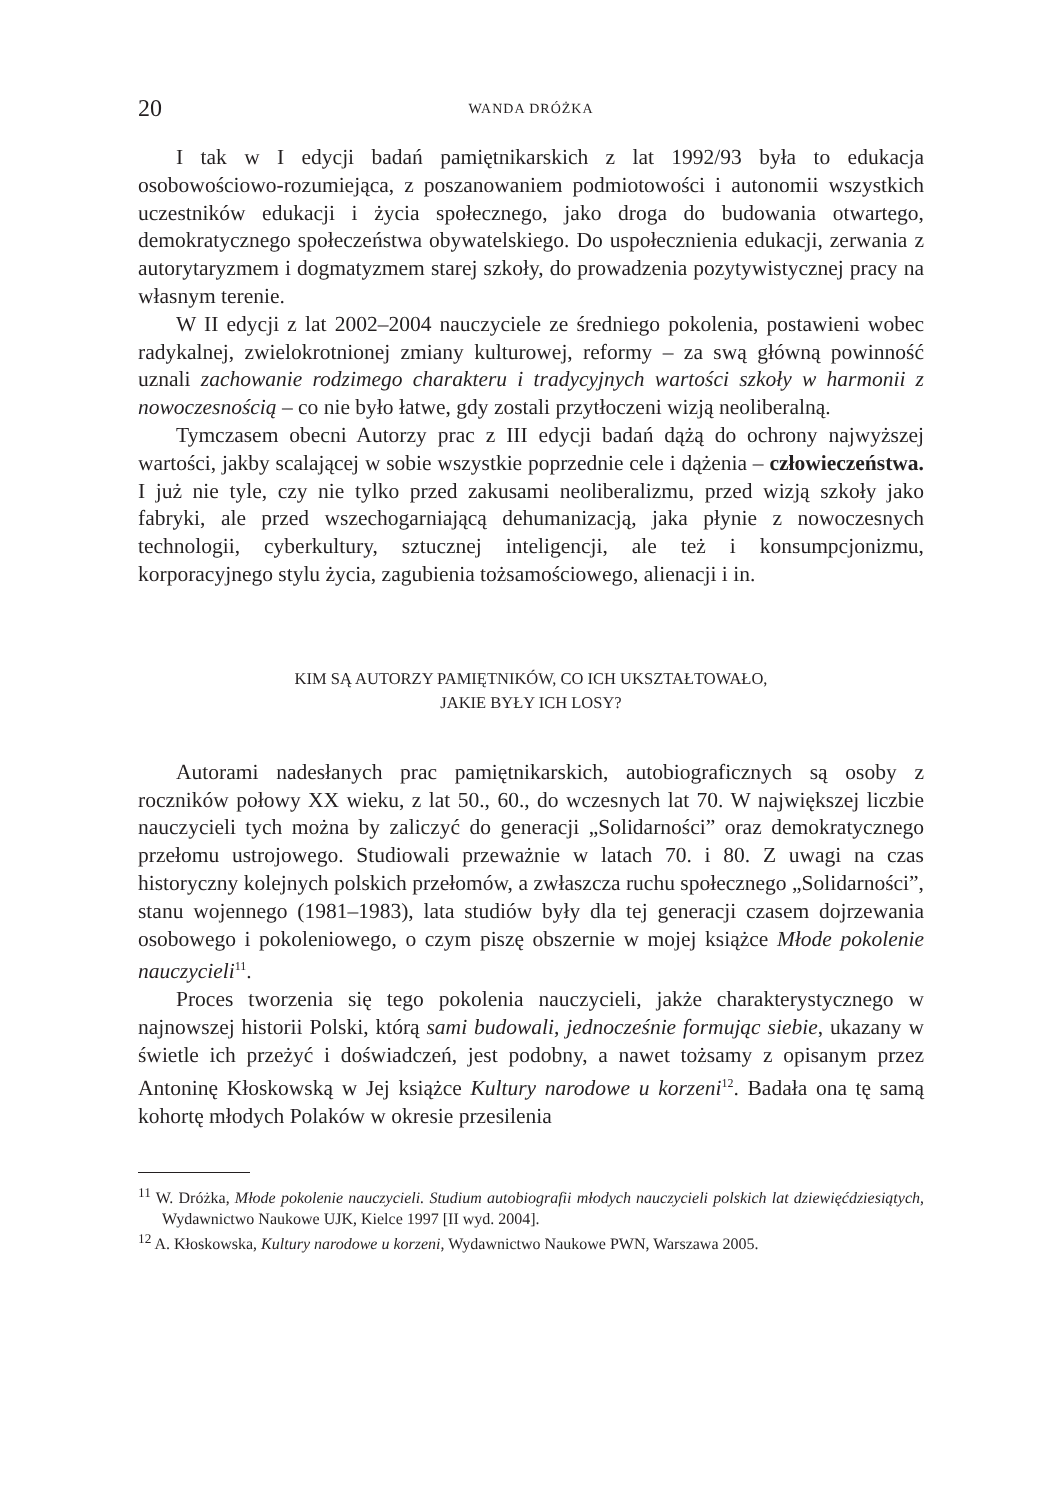20 WANDA DRÓŻKA
I tak w I edycji badań pamiętnikarskich z lat 1992/93 była to edukacja osobowościowo-rozumiejąca, z poszanowaniem podmiotowości i autonomii wszystkich uczestników edukacji i życia społecznego, jako droga do budowania otwartego, demokratycznego społeczeństwa obywatelskiego. Do uspołecznienia edukacji, zerwania z autorytaryzmem i dogmatyzmem starej szkoły, do prowadzenia pozytywistycznej pracy na własnym terenie.
W II edycji z lat 2002–2004 nauczyciele ze średniego pokolenia, postawieni wobec radykalnej, zwielokrotnionej zmiany kulturowej, reformy – za swą główną powinność uznali zachowanie rodzimego charakteru i tradycyjnych wartości szkoły w harmonii z nowoczesnością – co nie było łatwe, gdy zostali przytłoczeni wizją neoliberalną.
Tymczasem obecni Autorzy prac z III edycji badań dążą do ochrony najwyższej wartości, jakby scalającej w sobie wszystkie poprzednie cele i dążenia – człowieczeństwa. I już nie tyle, czy nie tylko przed zakusami neoliberalizmu, przed wizją szkoły jako fabryki, ale przed wszechogarniającą dehumanizacją, jaka płynie z nowoczesnych technologii, cyberkultury, sztucznej inteligencji, ale też i konsumpcjonizmu, korporacyjnego stylu życia, zagubienia tożsamościowego, alienacji i in.
KIM SĄ AUTORZY PAMIĘTNIKÓW, CO ICH UKSZTAŁTOWAŁO,
JAKIE BYŁY ICH LOSY?
Autorami nadesłanych prac pamiętnikarskich, autobiograficznych są osoby z roczników połowy XX wieku, z lat 50., 60., do wczesnych lat 70. W największej liczbie nauczycieli tych można by zaliczyć do generacji „Solidarności” oraz demokratycznego przełomu ustrojowego. Studiowali przeważnie w latach 70. i 80. Z uwagi na czas historyczny kolejnych polskich przełomów, a zwłaszcza ruchu społecznego „Solidarności”, stanu wojennego (1981–1983), lata studiów były dla tej generacji czasem dojrzewania osobowego i pokoleniowego, o czym piszę obszernie w mojej książce Młode pokolenie nauczycieli<sup>11</sup>.
Proces tworzenia się tego pokolenia nauczycieli, jakże charakterystycznego w najnowszej historii Polski, którą sami budowali, jednocześnie formując siebie, ukazany w świetle ich przeżyć i doświadczeń, jest podobny, a nawet tożsamy z opisanym przez Antoninę Kłoskowską w Jej książce Kultury narodowe u korzeni<sup>12</sup>. Badała ona tę samą kohortę młodych Polaków w okresie przesilenia
<sup>11</sup> W. Dróżka, Młode pokolenie nauczycieli. Studium autobiografii młodych nauczycieli polskich lat dziewięćdziesiątych, Wydawnictwo Naukowe UJK, Kielce 1997 [II wyd. 2004].
<sup>12</sup> A. Kłoskowska, Kultury narodowe u korzeni, Wydawnictwo Naukowe PWN, Warszawa 2005.